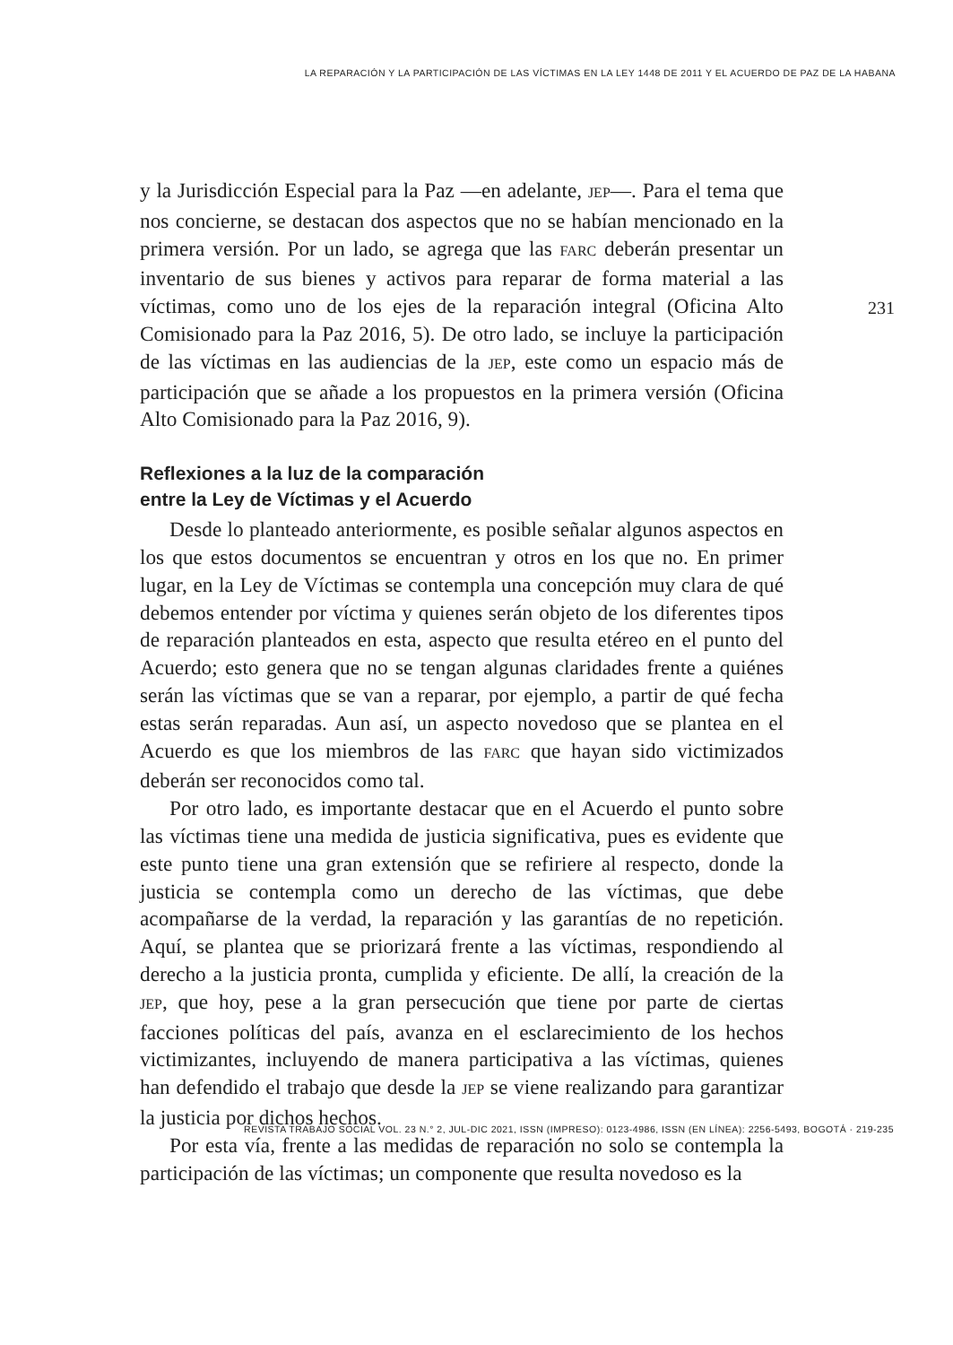LA REPARACIÓN Y LA PARTICIPACIÓN DE LAS VÍCTIMAS EN LA LEY 1448 DE 2011 Y EL ACUERDO DE PAZ DE LA HABANA
231
y la Jurisdicción Especial para la Paz —en adelante, JEP—. Para el tema que nos concierne, se destacan dos aspectos que no se habían mencionado en la primera versión. Por un lado, se agrega que las FARC deberán presentar un inventario de sus bienes y activos para reparar de forma material a las víctimas, como uno de los ejes de la reparación integral (Oficina Alto Comisionado para la Paz 2016, 5). De otro lado, se incluye la participación de las víctimas en las audiencias de la JEP, este como un espacio más de participación que se añade a los propuestos en la primera versión (Oficina Alto Comisionado para la Paz 2016, 9).
Reflexiones a la luz de la comparación
entre la Ley de Víctimas y el Acuerdo
Desde lo planteado anteriormente, es posible señalar algunos aspectos en los que estos documentos se encuentran y otros en los que no. En primer lugar, en la Ley de Víctimas se contempla una concepción muy clara de qué debemos entender por víctima y quienes serán objeto de los diferentes tipos de reparación planteados en esta, aspecto que resulta etéreo en el punto del Acuerdo; esto genera que no se tengan algunas claridades frente a quiénes serán las víctimas que se van a reparar, por ejemplo, a partir de qué fecha estas serán reparadas. Aun así, un aspecto novedoso que se plantea en el Acuerdo es que los miembros de las FARC que hayan sido victimizados deberán ser reconocidos como tal.
Por otro lado, es importante destacar que en el Acuerdo el punto sobre las víctimas tiene una medida de justicia significativa, pues es evidente que este punto tiene una gran extensión que se refiriere al respecto, donde la justicia se contempla como un derecho de las víctimas, que debe acompañarse de la verdad, la reparación y las garantías de no repetición. Aquí, se plantea que se priorizará frente a las víctimas, respondiendo al derecho a la justicia pronta, cumplida y eficiente. De allí, la creación de la JEP, que hoy, pese a la gran persecución que tiene por parte de ciertas facciones políticas del país, avanza en el esclarecimiento de los hechos victimizantes, incluyendo de manera participativa a las víctimas, quienes han defendido el trabajo que desde la JEP se viene realizando para garantizar la justicia por dichos hechos.
Por esta vía, frente a las medidas de reparación no solo se contempla la participación de las víctimas; un componente que resulta novedoso es la
REVISTA TRABAJO SOCIAL VOL. 23 N.° 2, JUL-DIC 2021, ISSN (IMPRESO): 0123-4986, ISSN (EN LÍNEA): 2256-5493, BOGOTÁ · 219-235